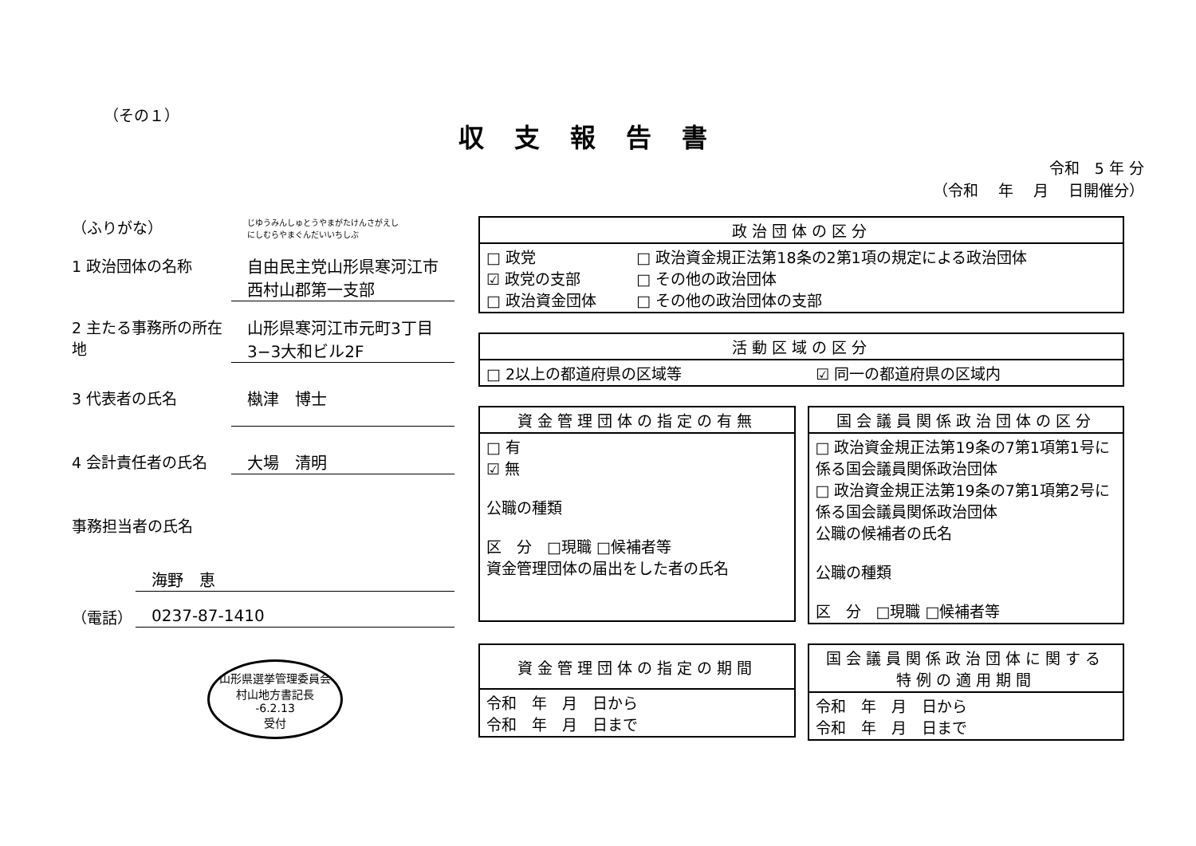（その１）
収支報告書
令和　5 年 分
（令和　 年　 月　 日開催分）
（ふりがな）
じゆうみんしゅとうやまがたけんさがえし
にしむらやまぐんだいいちしぶ
1 政治団体の名称 自由民主党山形県寒河江市
西村山郡第一支部
2 主たる事務所の所在地
山形県寒河江市元町3丁目3−3大和ビル2F
3 代表者の氏名 槸津　博士
4 会計責任者の氏名 大場　清明
事務担当者の氏名
海野　恵
（電話） 0237-87-1410
山形県選挙管理委員会
村山地方書記長
-6.2.13
受付
| 政治団体の区分 | |
| --- | --- |
| □ 政党 ☑ 政党の支部 □ 政治資金団体 | □ 政治資金規正法第18条の2第1項の規定による政治団体 □ その他の政治団体 □ その他の政治団体の支部 |
| 活動区域の区分 | |
| --- | --- |
| □ 2以上の都道府県の区域等 | ☑ 同一の都道府県の区域内 |
| 資金管理団体の指定の有無 |
| --- |
| □ 有 ☑ 無 公職の種類 区 分 □現職 □候補者等 資金管理団体の届出をした者の氏名 |
| 国会議員関係政治団体の区分 |
| --- |
| □ 政治資金規正法第19条の7第1項第1号に係る国会議員関係政治団体 □ 政治資金規正法第19条の7第1項第2号に係る国会議員関係政治団体 公職の候補者の氏名 公職の種類 区 分 □現職 □候補者等 |
| 資金管理団体の指定の期間 |
| --- |
| 令和 年 月 日から 令和 年 月 日まで |
| 国会議員関係政治団体に関する 特例の適用期間 |
| --- |
| 令和 年 月 日から 令和 年 月 日まで |